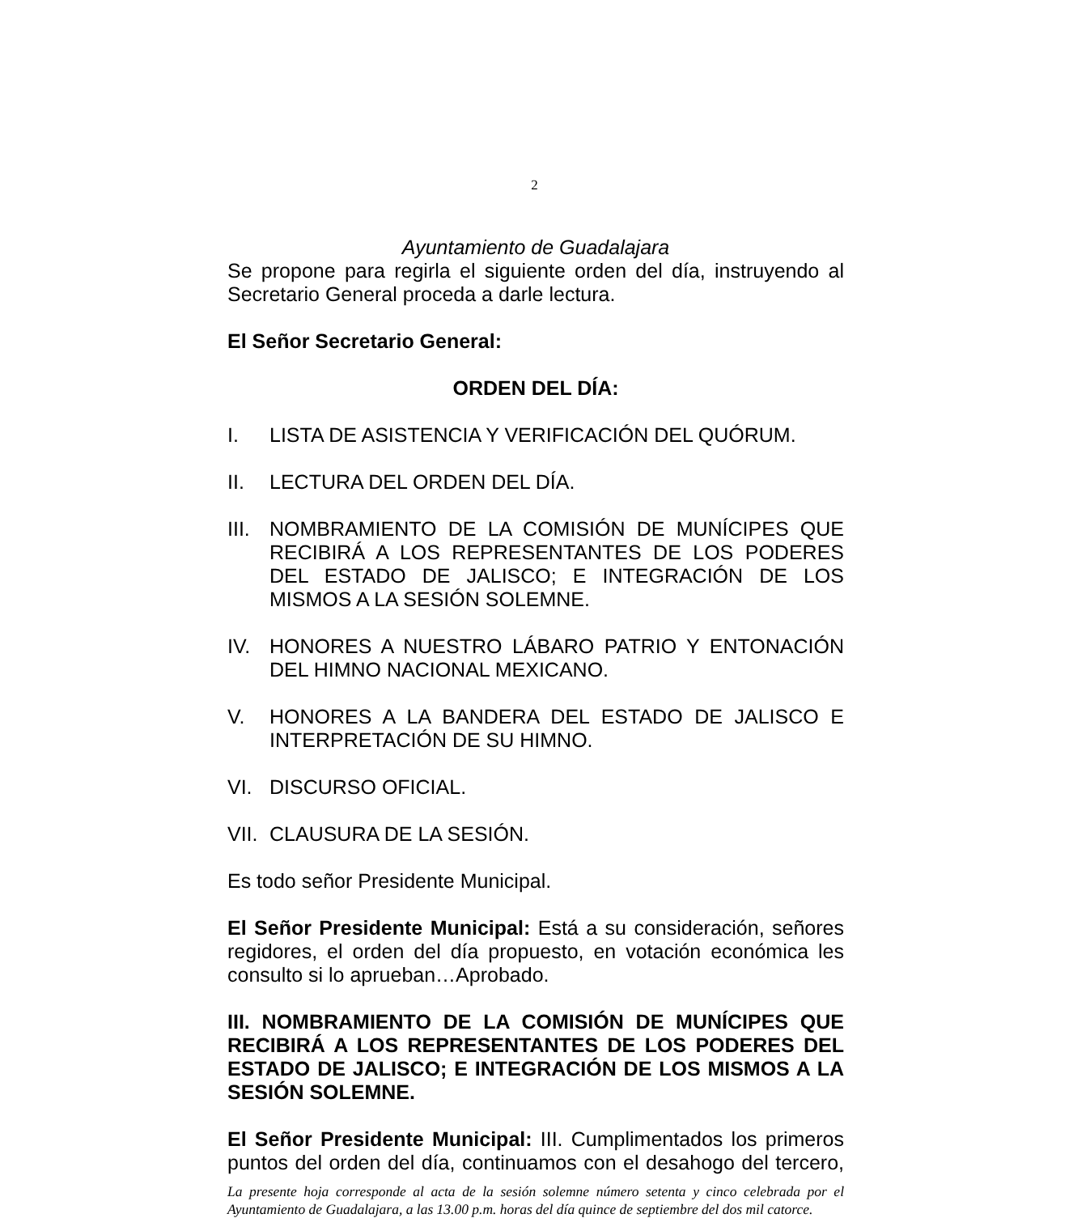2
Ayuntamiento de Guadalajara
Se propone para regirla el siguiente orden del día, instruyendo al Secretario General proceda a darle lectura.
El Señor Secretario General:
ORDEN DEL DÍA:
I. LISTA DE ASISTENCIA Y VERIFICACIÓN DEL QUÓRUM.
II. LECTURA DEL ORDEN DEL DÍA.
III. NOMBRAMIENTO DE LA COMISIÓN DE MUNÍCIPES QUE RECIBIRÁ A LOS REPRESENTANTES DE LOS PODERES DEL ESTADO DE JALISCO; E INTEGRACIÓN DE LOS MISMOS A LA SESIÓN SOLEMNE.
IV. HONORES A NUESTRO LÁBARO PATRIO Y ENTONACIÓN DEL HIMNO NACIONAL MEXICANO.
V. HONORES A LA BANDERA DEL ESTADO DE JALISCO E INTERPRETACIÓN DE SU HIMNO.
VI. DISCURSO OFICIAL.
VII. CLAUSURA DE LA SESIÓN.
Es todo señor Presidente Municipal.
El Señor Presidente Municipal: Está a su consideración, señores regidores, el orden del día propuesto, en votación económica les consulto si lo aprueban…Aprobado.
III. NOMBRAMIENTO DE LA COMISIÓN DE MUNÍCIPES QUE RECIBIRÁ A LOS REPRESENTANTES DE LOS PODERES DEL ESTADO DE JALISCO; E INTEGRACIÓN DE LOS MISMOS A LA SESIÓN SOLEMNE.
El Señor Presidente Municipal: III. Cumplimentados los primeros puntos del orden del día, continuamos con el desahogo del tercero,
La presente hoja corresponde al acta de la sesión solemne número setenta y cinco celebrada por el Ayuntamiento de Guadalajara, a las 13.00 p.m. horas del día quince de septiembre del dos mil catorce.